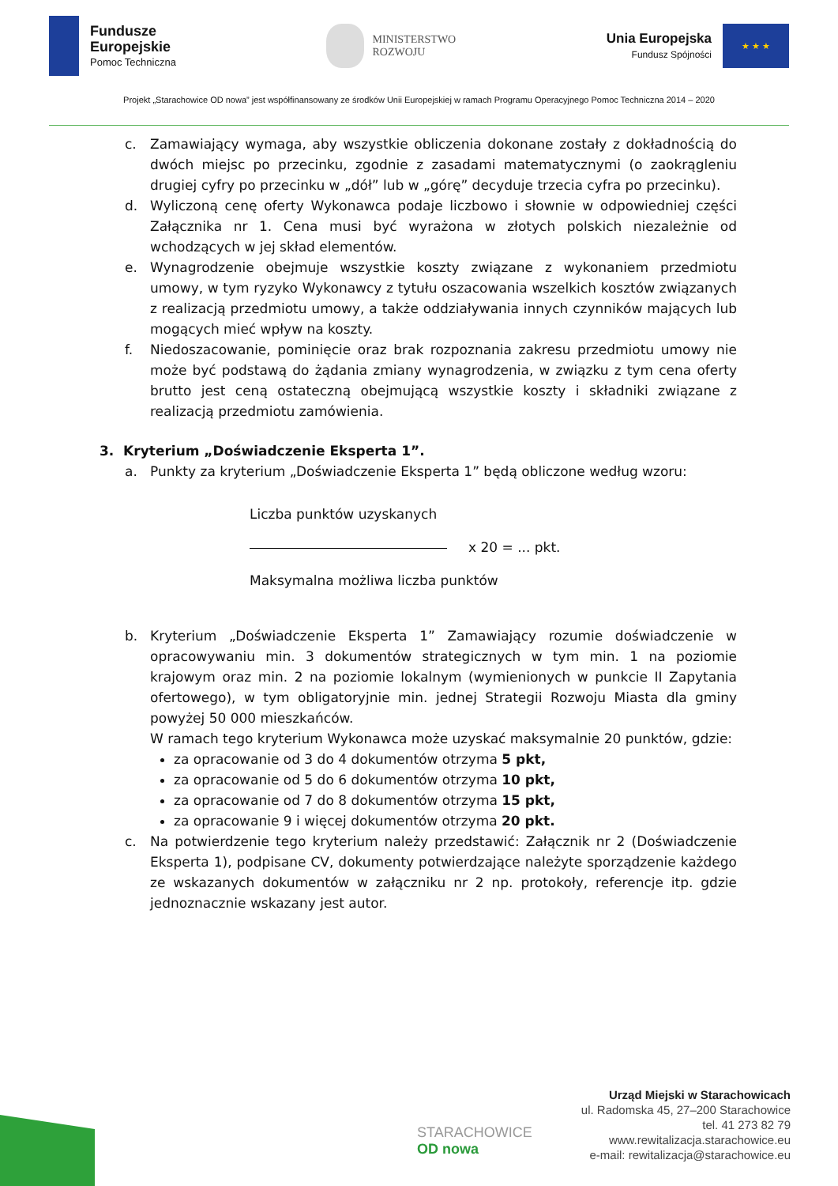Fundusze
Europejskie
Pomoc Techniczna
MINISTERSTWO
ROZWOJU
Unia Europejska
Fundusz Spójności
★ ★ ★
Projekt „Starachowice OD nowa” jest współfinansowany ze środków Unii Europejskiej w ramach Programu Operacyjnego Pomoc Techniczna 2014 – 2020
c. Zamawiający wymaga, aby wszystkie obliczenia dokonane zostały z dokładnością do dwóch miejsc po przecinku, zgodnie z zasadami matematycznymi (o zaokrągleniu drugiej cyfry po przecinku w „dół” lub w „górę” decyduje trzecia cyfra po przecinku).
d. Wyliczoną cenę oferty Wykonawca podaje liczbowo i słownie w odpowiedniej części Załącznika nr 1. Cena musi być wyrażona w złotych polskich niezależnie od wchodzących w jej skład elementów.
e. Wynagrodzenie obejmuje wszystkie koszty związane z wykonaniem przedmiotu umowy, w tym ryzyko Wykonawcy z tytułu oszacowania wszelkich kosztów związanych z realizacją przedmiotu umowy, a także oddziaływania innych czynników mających lub mogących mieć wpływ na koszty.
f. Niedoszacowanie, pominięcie oraz brak rozpoznania zakresu przedmiotu umowy nie może być podstawą do żądania zmiany wynagrodzenia, w związku z tym cena oferty brutto jest ceną ostateczną obejmującą wszystkie koszty i składniki związane z realizacją przedmiotu zamówienia.
3. Kryterium „Doświadczenie Eksperta 1”.
a. Punkty za kryterium „Doświadczenie Eksperta 1” będą obliczone według wzoru:
Liczba punktów uzyskanych
x 20 = ... pkt.
Maksymalna możliwa liczba punktów
b. Kryterium „Doświadczenie Eksperta 1” Zamawiający rozumie doświadczenie w opracowywaniu min. 3 dokumentów strategicznych w tym min. 1 na poziomie krajowym oraz min. 2 na poziomie lokalnym (wymienionych w punkcie II Zapytania ofertowego), w tym obligatoryjnie min. jednej Strategii Rozwoju Miasta dla gminy powyżej 50 000 mieszkańców.
W ramach tego kryterium Wykonawca może uzyskać maksymalnie 20 punktów, gdzie:
za opracowanie od 3 do 4 dokumentów otrzyma 5 pkt,
za opracowanie od 5 do 6 dokumentów otrzyma 10 pkt,
za opracowanie od 7 do 8 dokumentów otrzyma 15 pkt,
za opracowanie 9 i więcej dokumentów otrzyma 20 pkt.
c. Na potwierdzenie tego kryterium należy przedstawić: Załącznik nr 2 (Doświadczenie Eksperta 1), podpisane CV, dokumenty potwierdzające należyte sporządzenie każdego ze wskazanych dokumentów w załączniku nr 2 np. protokoły, referencje itp. gdzie jednoznacznie wskazany jest autor.
STARACHOWICE
OD nowa
Urząd Miejski w Starachowicach
ul. Radomska 45, 27–200 Starachowice
tel. 41 273 82 79
www.rewitalizacja.starachowice.eu
e-mail: rewitalizacja@starachowice.eu